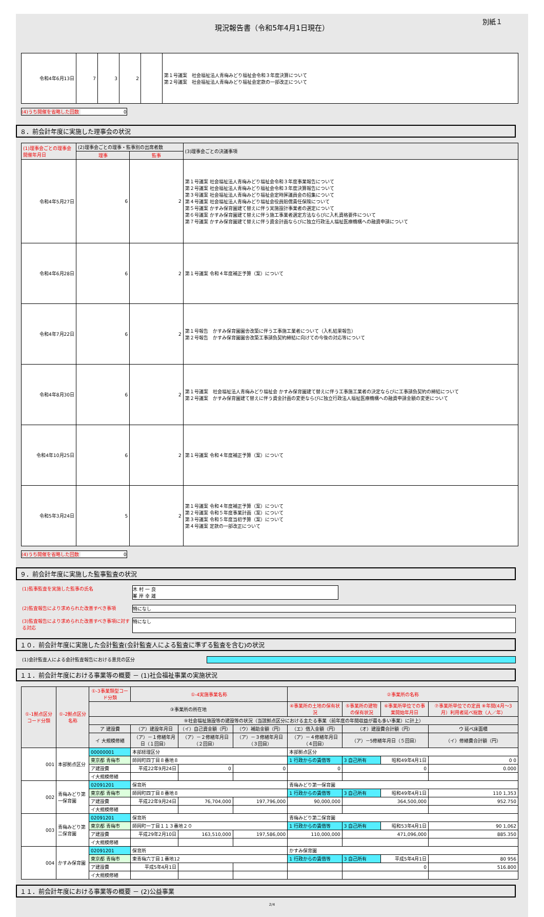別紙１
現況報告書（令和5年4月1日現在）
| 令和4年6月13日 | 7 | 3 | 2 | | 第１号議案 社会福祉法人青梅みどり福祉会令和３年度決算について 第２号議案 社会福祉法人青梅みどり福祉会定款の一部改正について |
(4)うち開催を省略した回数 0
８．前会計年度に実施した理事会の状況
| (1)理事会ごとの理事会開催年月日 | (2)理事会ごとの理事・監事別の出席者数 | | (3)理事会ごとの決議事項 |
| --- | --- | --- | --- |
| | 理事 | 監事 | |
| 令和4年5月27日 | 6 | 2 | 第１号議案 社会福祉法人青梅みどり福祉会令和３年度事業報告について 第２号議案 社会福祉法人青梅みどり福祉会令和３年度決算報告について 第３号議案 社会福祉法人青梅みどり福祉会定時評議員会の招集について 第４号議案 社会福祉法人青梅みどり福祉会役員賠償責任保険について 第５号議案 かすみ保育園建て替えに伴う実施設計事業者の選定について 第６号議案 かすみ保育園建て替えに伴う施工事業者選定方法ならびに入札資格要件について 第７号議案 かすみ保育園建て替えに伴う資金計画ならびに独立行政法人福祉医療機構への融資申請について |
| 令和4年6月28日 | 6 | 2 | 第１号議案 令和４年度補正予算（案）について |
| 令和4年7月22日 | 6 | 2 | 第１号報告 かすみ保育園園舎改築に伴う工事施工業者について（入札結果報告） 第２号報告 かすみ保育園園舎改築工事請負契約締結に向けての今後の対応等について |
| 令和4年8月30日 | 6 | 2 | 第１号議案 社会福祉法人青梅みどり福祉会 かすみ保育園建て替えに伴う工事施工業者の決定ならびに工事請負契約の締結について 第２号議案 かすみ保育園建て替えに伴う資金計画の変更ならびに独立行政法人福祉医療機構への融資申請金額の変更について |
| 令和4年10月25日 | 6 | 2 | 第１号議案 令和４年度補正予算（案）について |
| 令和5年3月24日 | 5 | 2 | 第１号議案 令和４年度補正予算（案）について 第２号議案 令和５年度事業計画（案）について 第３号議案 令和５年度当初予算（案）について 第４号議案 定款の一部改正について |
(4)うち開催を省略した回数 0
９．前会計年度に実施した監事監査の状況
(1)監事監査を実施した監事の氏名 木 村 一 良
峯 岸 幸 雄
(2)監査報告により求められた改善すべき事項 特になし
(3)監査報告により求められた改善すべき事項に対する対応
特になし
１０．前会計年度に実施した会計監査(会計監査人による監査に準ずる監査を含む)の状況
(1)会計監査人による会計監査報告における意見の区分
１１．前会計年度における事業等の概要 － (1)社会福祉事業の実施状況
| ①-1拠点区分コード分類 | ①-2拠点区分名称 | ①-3事業類型コード分類 | ①-4実施事業名称 | | | ②事業所の名称 | | | |
| --- | --- | --- | --- | --- | --- | --- | --- | --- | --- |
| | | ③事業所の所在地 | | | | ④事業所の土地の保有状況 | ⑤事業所の建物の保有状況 | ⑥事業所単位での事業開始年月日 | ⑦事業所単位での定員 ⑧年間(4月～3月）利用者延べ総数（人／年） |
| | | ⑨社会福祉施設等の建設等の状況（当該拠点区分における主たる事業（前年度の年間収益が最も多い事業）に計上） | | | | | | | |
| | | ア 建設費 | （ア）建設年月日 | （イ）自己資金額（円） | （ウ）補助金額（円） | （エ）借入金額（円） | （オ）建設費合計額（円） | | ウ 延べ床面積 |
| | | イ 大規模修繕 | （ア）－１修繕年月日（１回目） | （ア）－２修繕年月日（２回目） | （ア）－３修繕年月日（３回目） | （ア）－４修繕年月日（４回目） | （ア）－5修繕年月日（５回目） | | （イ）修繕費合計額（円） |
| 001 | 本部拠点区分 | 00000001 | 本部経理区分 | | | 本部拠点区分 | | | |
| | | 東京都 青梅市 | 師岡町四丁目８番地８ | | | 1 行政からの賃借等 | 3 自己所有 | 昭和49年4月1日 | 0 0 |
| | | ア建設費 | 平成22年9月24日 | 0 | 0 | 0 | 0 | | 0.000 |
| | | イ大規模修繕 | | | | | | | |
| 002 | 青梅みどり第一保育園 | 02091201 | 保育所 | | | 青梅みどり第一保育園 | | | |
| | | 東京都 青梅市 | 師岡町四丁目８番地８ | | | 1 行政からの賃借等 | 3 自己所有 | 昭和49年4月1日 | 110 1,353 |
| | | ア建設費 | 平成22年9月24日 | 76,704,000 | 197,796,000 | 90,000,000 | 364,500,000 | | 952.750 |
| | | イ大規模修繕 | | | | | | | |
| 003 | 青梅みどり第二保育園 | 02091201 | 保育所 | | | 青梅みどり第二保育園 | | | |
| | | 東京都 青梅市 | 師岡町一丁目１１３番地２０ | | | 1 行政からの賃借等 | 3 自己所有 | 昭和53年4月1日 | 90 1,062 |
| | | ア建設費 | 平成29年2月10日 | 163,510,000 | 197,586,000 | 110,000,000 | 471,096,000 | | 885.350 |
| | | イ大規模修繕 | | | | | | | |
| 004 | かすみ保育園 | 02091201 | 保育所 | | | かすみ保育園 | | | |
| | | 東京都 青梅市 | 東青梅六丁目１番地12 | | | 1 行政からの賃借等 | 3 自己所有 | 平成5年4月1日 | 80 956 |
| | | ア建設費 | 平成5年4月1日 | | | | 0 | | 516.800 |
| | | イ大規模修繕 | | | | | | | |
１１．前会計年度における事業等の概要 － (2)公益事業
2/4